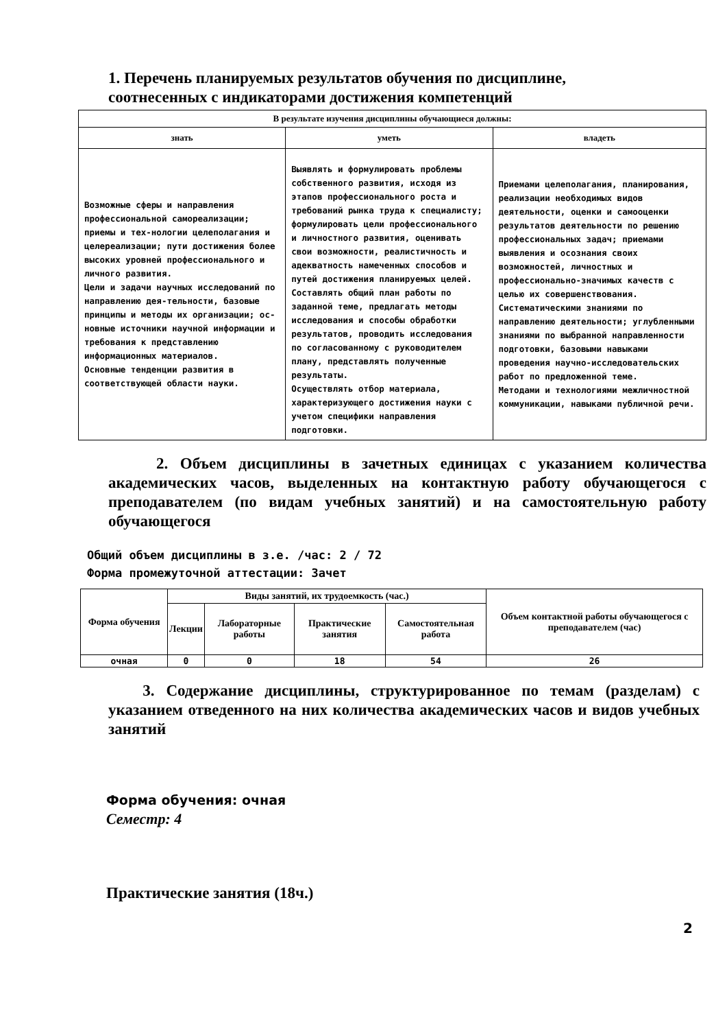1. Перечень планируемых результатов обучения по дисциплине,
соотнесенных с индикаторами достижения компетенций
| В результате изучения дисциплины обучающиеся должны: | | |
| --- | --- | --- |
| знать | уметь | владеть |
| Возможные сферы и направления профессиональной самореализации; приемы и тех-нологии целеполагания и целереализации; пути достижения более высоких уровней профессионального и личного развития. Цели и задачи научных исследований по направлению дея-тельности, базовые принципы и методы их организации; ос-новные источники научной информации и требования к представлению информационных материалов. Основные тенденции развития в соответствующей области науки. | Выявлять и формулировать проблемы собственного развития, исходя из этапов профессионального роста и требований рынка труда к специалисту; формулировать цели профессионального и личностного развития, оценивать свои возможности, реалистичность и адекватность намеченных способов и путей достижения планируемых целей. Составлять общий план работы по заданной теме, предлагать методы исследования и способы обработки результатов, проводить исследования по согласованному с руководителем плану, представлять полученные результаты. Осуществлять отбор материала, характеризующего достижения науки с учетом специфики направления подготовки. | Приемами целеполагания, планирования, реализации необходимых видов деятельности, оценки и самооценки результатов деятельности по решению профессиональных задач; приемами выявления и осознания своих возможностей, личностных и профессионально-значимых качеств с целью их совершенствования. Систематическими знаниями по направлению деятельности; углубленными знаниями по выбранной направленности подготовки, базовыми навыками проведения научно-исследовательских работ по предложенной теме. Методами и технологиями межличностной коммуникации, навыками публичной речи. |
2. Объем дисциплины в зачетных единицах с указанием количества академических часов, выделенных на контактную работу обучающегося с преподавателем (по видам учебных занятий) и на самостоятельную работу обучающегося
Общий объем дисциплины в з.е. /час: 2 / 72
Форма промежуточной аттестации: Зачет
| Форма обучения | Виды занятий, их трудоемкость (час.) | | | | Объем контактной работы обучающегося с преподавателем (час) |
| --- | --- | --- | --- | --- | --- |
| | Лекции | Лабораторные работы | Практические занятия | Самостоятельная работа | |
| очная | 0 | 0 | 18 | 54 | 26 |
3. Содержание дисциплины, структурированное по темам (разделам) с указанием отведенного на них количества академических часов и видов учебных занятий
Форма обучения: очная
Семестр: 4
Практические занятия (18ч.)
2